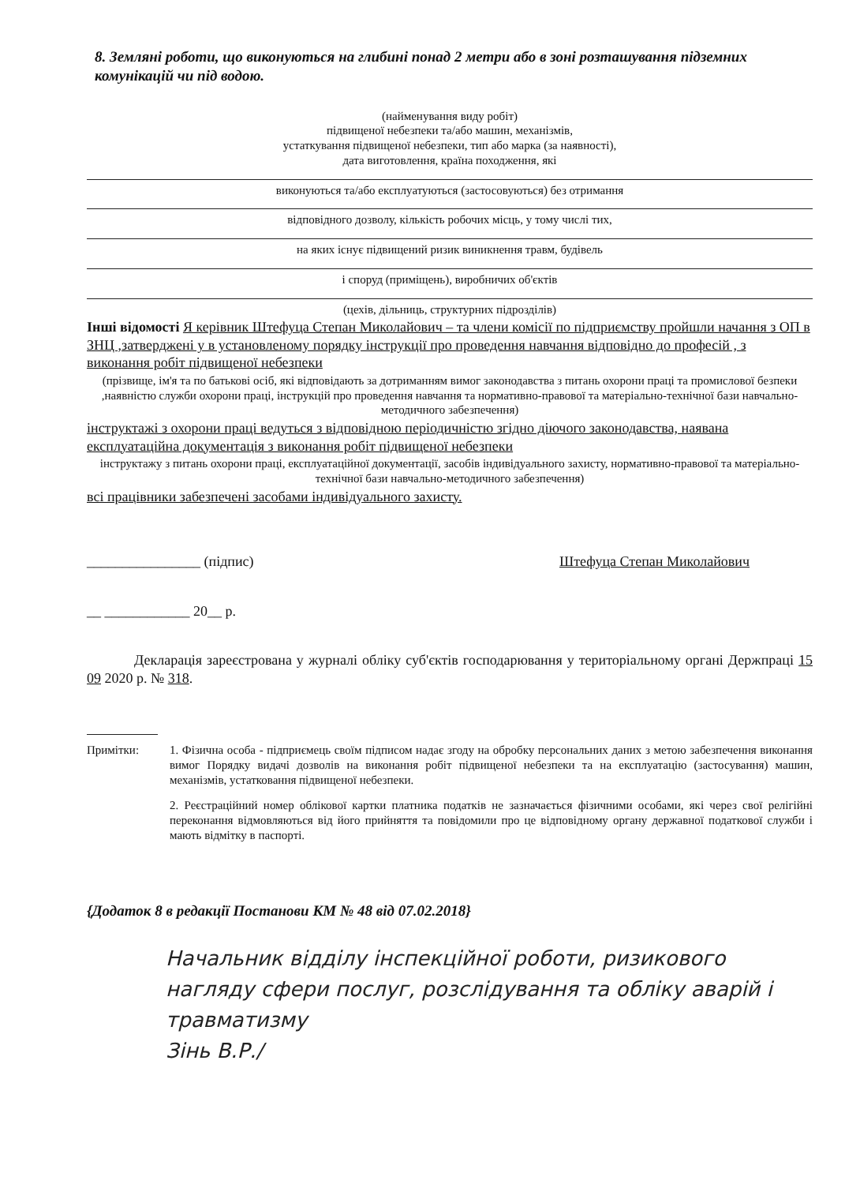8. Земляні роботи, що виконуються на глибині понад 2 метри або в зоні розташування підземних комунікацій чи під водою.
(найменування виду робіт)
підвищеної небезпеки та/або машин, механізмів,
устаткування підвищеної небезпеки, тип або марка (за наявності),
дата виготовлення, країна походження, які
виконуються та/або експлуатуються (застосовуються) без отримання
відповідного дозволу, кількість робочих місць, у тому числі тих,
на яких існує підвищений ризик виникнення травм, будівель
і споруд (приміщень), виробничих об'єктів
(цехів, дільниць, структурних підрозділів)
Інші відомості Я керівник Штефуца Степан Миколайович – та члени комісії по підприємству пройшли начання з ОП в ЗНЦ ,затверджені у в установленому порядку інструкції про проведення навчання відповідно до професій , з виконання робіт підвищеної небезпеки
(прізвище, ім'я та по батькові осіб, які відповідають за дотриманням вимог законодавства з питань охорони праці та промислової безпеки ,наявністю служби охорони праці, інструкцій про проведення навчання та нормативно-правової та матеріально-технічної бази навчально-методичного забезпечення)
інструктажі з охорони праці ведуться з відповідною періодичністю згідно діючого законодавства, наявана експлуатаційна документація з виконання робіт підвищеної небезпеки
інструктажу з питань охорони праці, експлуатаційної документації, засобів індивідуального захисту, нормативно-правової та матеріально-технічної бази навчально-методичного забезпечення)
всі працівники забезпечені засобами індивідуального захисту.
________________ (підпис) Штефуца Степан Миколайович
__ ____________ 20__ р.
Декларація зареєстрована у журналі обліку суб'єктів господарювання у територіальному органі Держпраці 15 09 2020 р. № 318.
Примітки: 1. Фізична особа - підприємець своїм підписом надає згоду на обробку персональних даних з метою забезпечення виконання вимог Порядку видачі дозволів на виконання робіт підвищеної небезпеки та на експлуатацію (застосування) машин, механізмів, устатковання підвищеної небезпеки.
2. Реєстраційний номер облікової картки платника податків не зазначається фізичними особами, які через свої релігійні переконання відмовляються від його прийняття та повідомили про це відповідному органу державної податкової служби і мають відмітку в паспорті.
{Додаток 8 в редакції Постанови КМ № 48 від 07.02.2018}
Начальник відділу інспекційної роботи, ризикового нагляду сфери послуг, розслідування та обліку аварій і травматизму
Зінь В.Р./